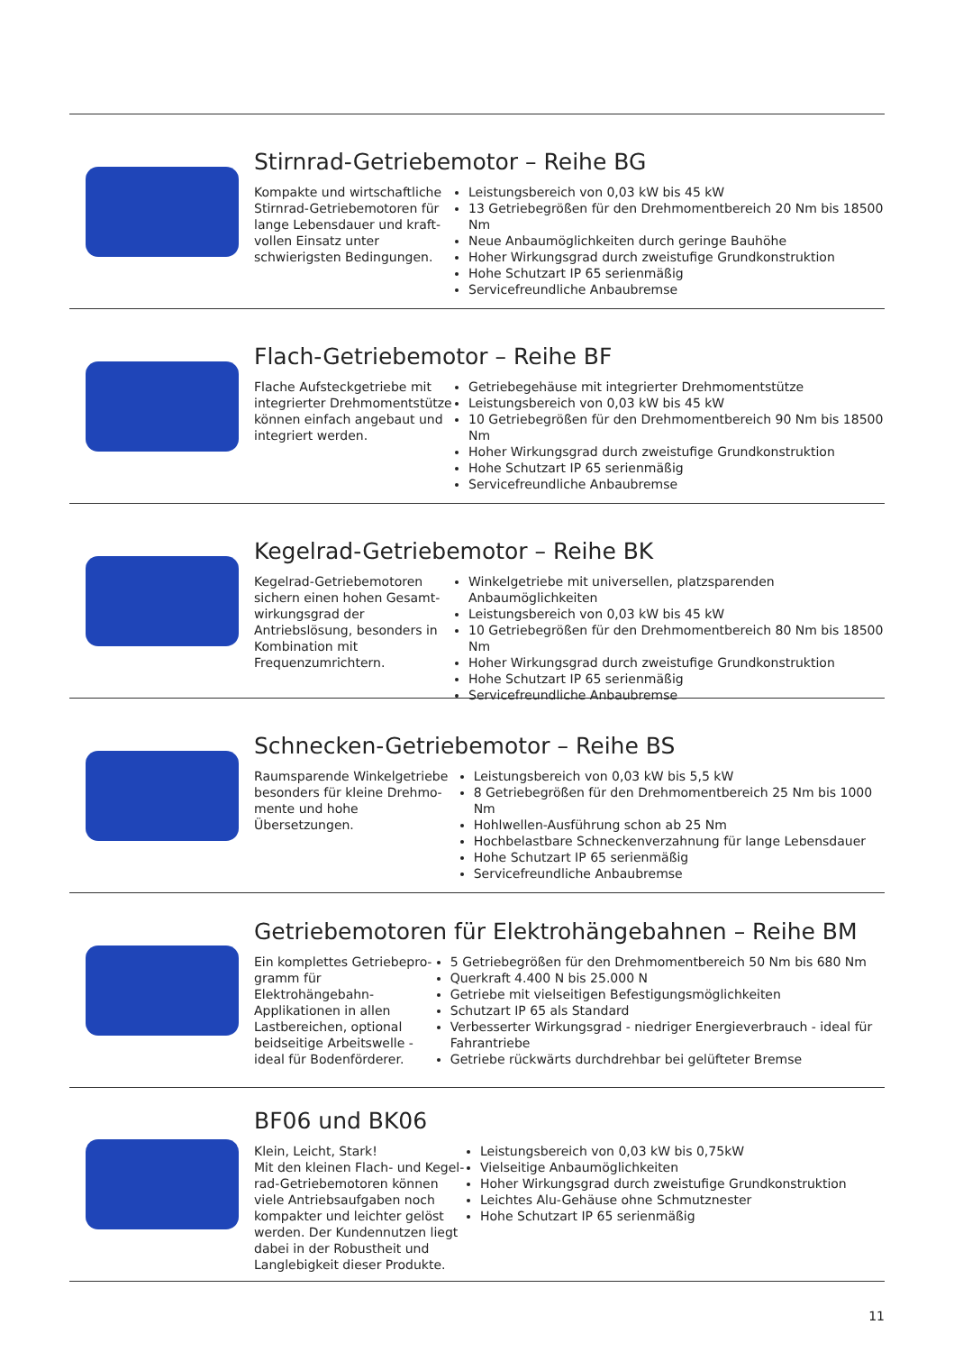Stirnrad-Getriebemotor – Reihe BG
Kompakte und wirtschaftliche Stirnrad-Getriebemotoren für lange Lebensdauer und kraft­vollen Einsatz unter schwierigs­ten Bedingungen.
Leistungsbereich von 0,03 kW bis 45 kW
13 Getriebegrößen für den Drehmomentbereich 20 Nm bis 18500 Nm
Neue Anbaumöglichkeiten durch geringe Bauhöhe
Hoher Wirkungsgrad durch zweistufige Grundkonstruktion
Hohe Schutzart IP 65 serienmäßig
Servicefreundliche Anbaubremse
Flach-Getriebemotor – Reihe BF
Flache Aufsteckgetriebe mit integrierter Drehmomentstütze können einfach angebaut und integriert werden.
Getriebegehäuse mit integrierter Drehmomentstütze
Leistungsbereich von 0,03 kW bis 45 kW
10 Getriebegrößen für den Drehmomentbereich 90 Nm bis 18500 Nm
Hoher Wirkungsgrad durch zweistufige Grundkonstruktion
Hohe Schutzart IP 65 serienmäßig
Servicefreundliche Anbaubremse
Kegelrad-Getriebemotor – Reihe BK
Kegelrad-Getriebemotoren sichern einen hohen Gesamt­wirkungsgrad der Antriebslösung, besonders in Kombination mit Frequenzumrichtern.
Winkelgetriebe mit universellen, platzsparenden Anbaumöglichkeiten
Leistungsbereich von 0,03 kW bis 45 kW
10 Getriebegrößen für den Drehmomentbereich 80 Nm bis 18500 Nm
Hoher Wirkungsgrad durch zweistufige Grundkonstruktion
Hohe Schutzart IP 65 serienmäßig
Servicefreundliche Anbaubremse
Schnecken-Getriebemotor – Reihe BS
Raumsparende Winkelgetriebe besonders für kleine Drehmo­mente und hohe Übersetzungen.
Leistungsbereich von 0,03 kW bis 5,5 kW
8 Getriebegrößen für den Drehmomentbereich 25 Nm bis 1000 Nm
Hohlwellen-Ausführung schon ab 25 Nm
Hochbelastbare Schneckenverzahnung für lange Lebensdauer
Hohe Schutzart IP 65 serienmäßig
Servicefreundliche Anbaubremse
Getriebemotoren für Elektrohängebahnen – Reihe BM
Ein komplettes Getriebepro­gramm für Elektrohängebahn-Applikationen in allen Lastbe­reichen, optional beidseitige Arbeitswelle - ideal für Boden­förderer.
5 Getriebegrößen für den Drehmomentbereich 50 Nm bis 680 Nm
Querkraft 4.400 N bis 25.000 N
Getriebe mit vielseitigen Befestigungsmöglichkeiten
Schutzart IP 65 als Standard
Verbesserter Wirkungsgrad - niedriger Energieverbrauch - ideal für Fahrantriebe
Getriebe rückwärts durchdrehbar bei gelüfteter Bremse
BF06 und BK06
Klein, Leicht, Stark!
Mit den kleinen Flach- und Kegel­rad-Getriebemotoren können viele Antriebsaufgaben noch kompakter und leichter gelöst werden. Der Kundennutzen liegt dabei in der Robustheit und Lang­lebigkeit dieser Produkte.
Leistungsbereich von 0,03 kW bis 0,75kW
Vielseitige Anbaumöglichkeiten
Hoher Wirkungsgrad durch zweistufige Grundkonstruktion
Leichtes Alu-Gehäuse ohne Schmutznester
Hohe Schutzart IP 65 serienmäßig
11